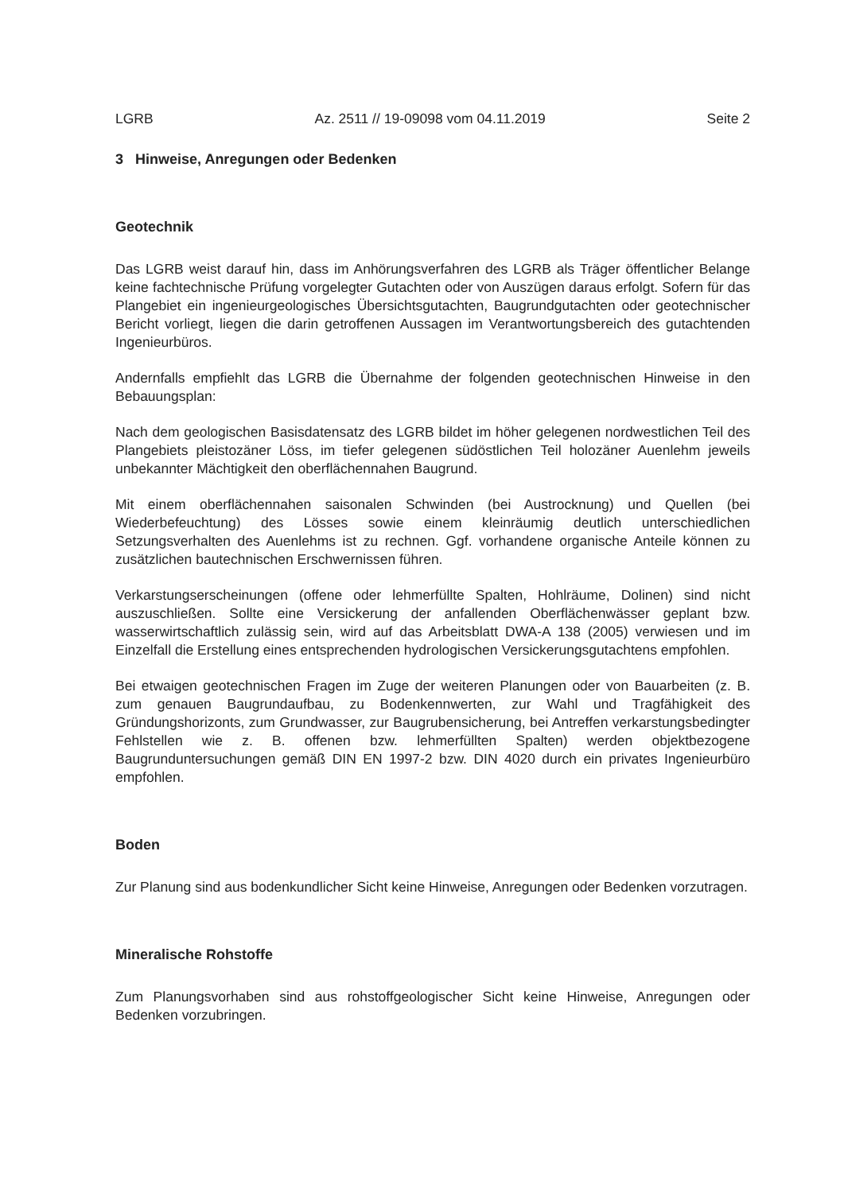LGRB Az. 2511 // 19-09098 vom 04.11.2019 Seite 2
3 Hinweise, Anregungen oder Bedenken
Geotechnik
Das LGRB weist darauf hin, dass im Anhörungsverfahren des LGRB als Träger öffentlicher Belange keine fachtechnische Prüfung vorgelegter Gutachten oder von Auszügen daraus erfolgt. Sofern für das Plangebiet ein ingenieurgeologisches Übersichtsgutachten, Baugrundgutachten oder geotechnischer Bericht vorliegt, liegen die darin getroffenen Aussagen im Verantwortungsbereich des gutachtenden Ingenieurbüros.
Andernfalls empfiehlt das LGRB die Übernahme der folgenden geotechnischen Hinweise in den Bebauungsplan:
Nach dem geologischen Basisdatensatz des LGRB bildet im höher gelegenen nordwestlichen Teil des Plangebiets pleistozäner Löss, im tiefer gelegenen südöstlichen Teil holozäner Auenlehm jeweils unbekannter Mächtigkeit den oberflächennahen Baugrund.
Mit einem oberflächennahen saisonalen Schwinden (bei Austrocknung) und Quellen (bei Wiederbefeuchtung) des Lösses sowie einem kleinräumig deutlich unterschiedlichen Setzungsverhalten des Auenlehms ist zu rechnen. Ggf. vorhandene organische Anteile können zu zusätzlichen bautechnischen Erschwernissen führen.
Verkarstungserscheinungen (offene oder lehmerfüllte Spalten, Hohlräume, Dolinen) sind nicht auszuschließen. Sollte eine Versickerung der anfallenden Oberflächenwässer geplant bzw. wasserwirtschaftlich zulässig sein, wird auf das Arbeitsblatt DWA-A 138 (2005) verwiesen und im Einzelfall die Erstellung eines entsprechenden hydrologischen Versickerungsgutachtens empfohlen.
Bei etwaigen geotechnischen Fragen im Zuge der weiteren Planungen oder von Bauarbeiten (z. B. zum genauen Baugrundaufbau, zu Bodenkennwerten, zur Wahl und Tragfähigkeit des Gründungshorizonts, zum Grundwasser, zur Baugrubensicherung, bei Antreffen verkarstungsbedingter Fehlstellen wie z. B. offenen bzw. lehmerfüllten Spalten) werden objektbezogene Baugrunduntersuchungen gemäß DIN EN 1997-2 bzw. DIN 4020 durch ein privates Ingenieurbüro empfohlen.
Boden
Zur Planung sind aus bodenkundlicher Sicht keine Hinweise, Anregungen oder Bedenken vorzutragen.
Mineralische Rohstoffe
Zum Planungsvorhaben sind aus rohstoffgeologischer Sicht keine Hinweise, Anregungen oder Bedenken vorzubringen.